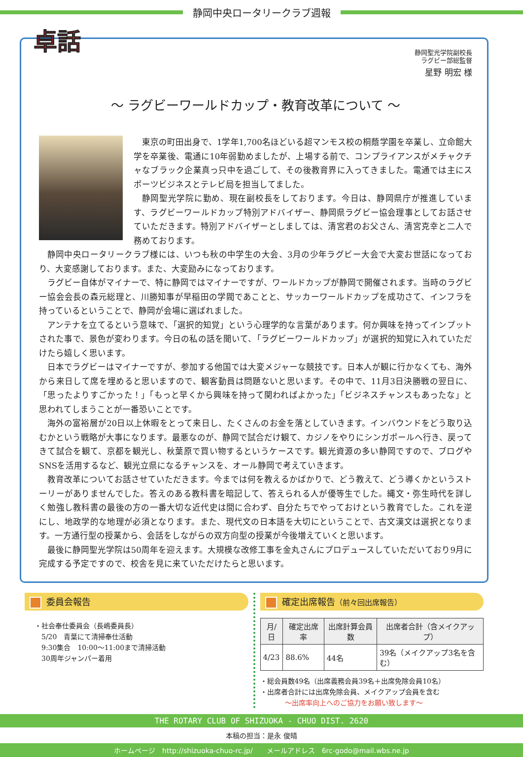静岡中央ロータリークラブ週報
卓話
静岡聖光学院副校長
ラグビー部総監督
星野 明宏 様
～ ラグビーワールドカップ・教育改革について ～
東京の町田出身で、1学年1,700名ほどいる超マンモス校の桐蔭学園を卒業し、立命館大学を卒業後、電通に10年弱勤めましたが、上場する前で、コンプライアンスがメチャクチャなブラック企業真っ只中を過ごして、その後教育界に入ってきました。電通では主にスポーツビジネスとテレビ局を担当してました。
静岡聖光学院に勤め、現在副校長をしております。今日は、静岡県庁が推進しています、ラグビーワールドカップ特別アドバイザー、静岡県ラグビー協会理事としてお話させていただきます。特別アドバイザーとしましては、清宮君のお父さん、清宮克幸と二人で務めております。
静岡中央ロータリークラブ様には、いつも秋の中学生の大会、3月の少年ラグビー大会で大変お世話になっており、大変感謝しております。また、大変励みになっております。
ラグビー自体がマイナーで、特に静岡ではマイナーですが、ワールドカップが静岡で開催されます。当時のラグビー協会会長の森元総理と、川勝知事が早稲田の学閥であことと、サッカーワールドカップを成功さて、インフラを持っているということで、静岡が会場に選ばれました。
アンテナを立てるという意味で、「選択的知覚」という心理学的な言葉があります。何か興味を持ってインプットされた事で、景色が変わります。今日の私の話を聞いて、「ラグビーワールドカップ」が選択的知覚に入れていただけたら嬉しく思います。
日本でラグビーはマイナーですが、参加する他国では大変メジャーな競技です。日本人が観に行かなくても、海外から来日して席を埋めると思いますので、観客動員は問題ないと思います。その中で、11月3日決勝戦の翌日に、「思ったよりすごかった！」「もっと早くから興味を持って関わればよかった」「ビジネスチャンスもあったな」と思われてしまうことが一番恐いことです。
海外の富裕層が20日以上休暇をとって来日し、たくさんのお金を落としていきます。インバウンドをどう取り込むかという戦略が大事になります。最悪なのが、静岡で試合だけ観て、カジノをやりにシンガポールへ行き、戻ってきて試合を観て、京都を観光し、秋葉原で買い物するというケースです。観光資源の多い静岡ですので、ブログやSNSを活用するなど、観光立県になるチャンスを、オール静岡で考えていきます。
教育改革についてお話させていただきます。今までは何を教えるかばかりで、どう教えて、どう導くかというストーリーがありませんでした。答えのある教科書を暗記して、答えられる人が優等生でした。縄文・弥生時代を詳しく勉強し教科書の最後の方の一番大切な近代史は間に合わず、自分たちでやっておけという教育でした。これを逆にし、地政学的な地理が必須となります。また、現代文の日本語を大切にということで、古文漢文は選択となります。一方通行型の授業から、会話をしながらの双方向型の授業が今後増えていくと思います。
最後に静岡聖光学院は50周年を迎えます。大規模な改修工事を金丸さんにプロデュースしていただいており9月に完成する予定ですので、校舎を見に来ていただけたらと思います。
委員会報告
・社会奉仕委員会（長嶋委員長）
　5/20　青葉にて清掃奉仕活動
　9:30集合　10:00～11:00まで清掃活動
　30周年ジャンパー着用
確定出席報告（前々回出席報告）
| 月/日 | 確定出席率 | 出席計算会員数 | 出席者合計（含メイクアップ） |
| --- | --- | --- | --- |
| 4/23 | 88.6% | 44名 | 39名（メイクアップ3名を含む） |
・総会員数49名（出席義務会員39名＋出席免除会員10名）
・出席者合計には出席免除会員、メイクアップ会員を含む
～出席率向上へのご協力をお願い致します～
THE ROTARY CLUB OF SHIZUOKA - CHUO DIST. 2620
本稿の担当：是永 俊晴
ホームページ　http://shizuoka-chuo-rc.jp/　　メールアドレス　6rc-godo@mail.wbs.ne.jp